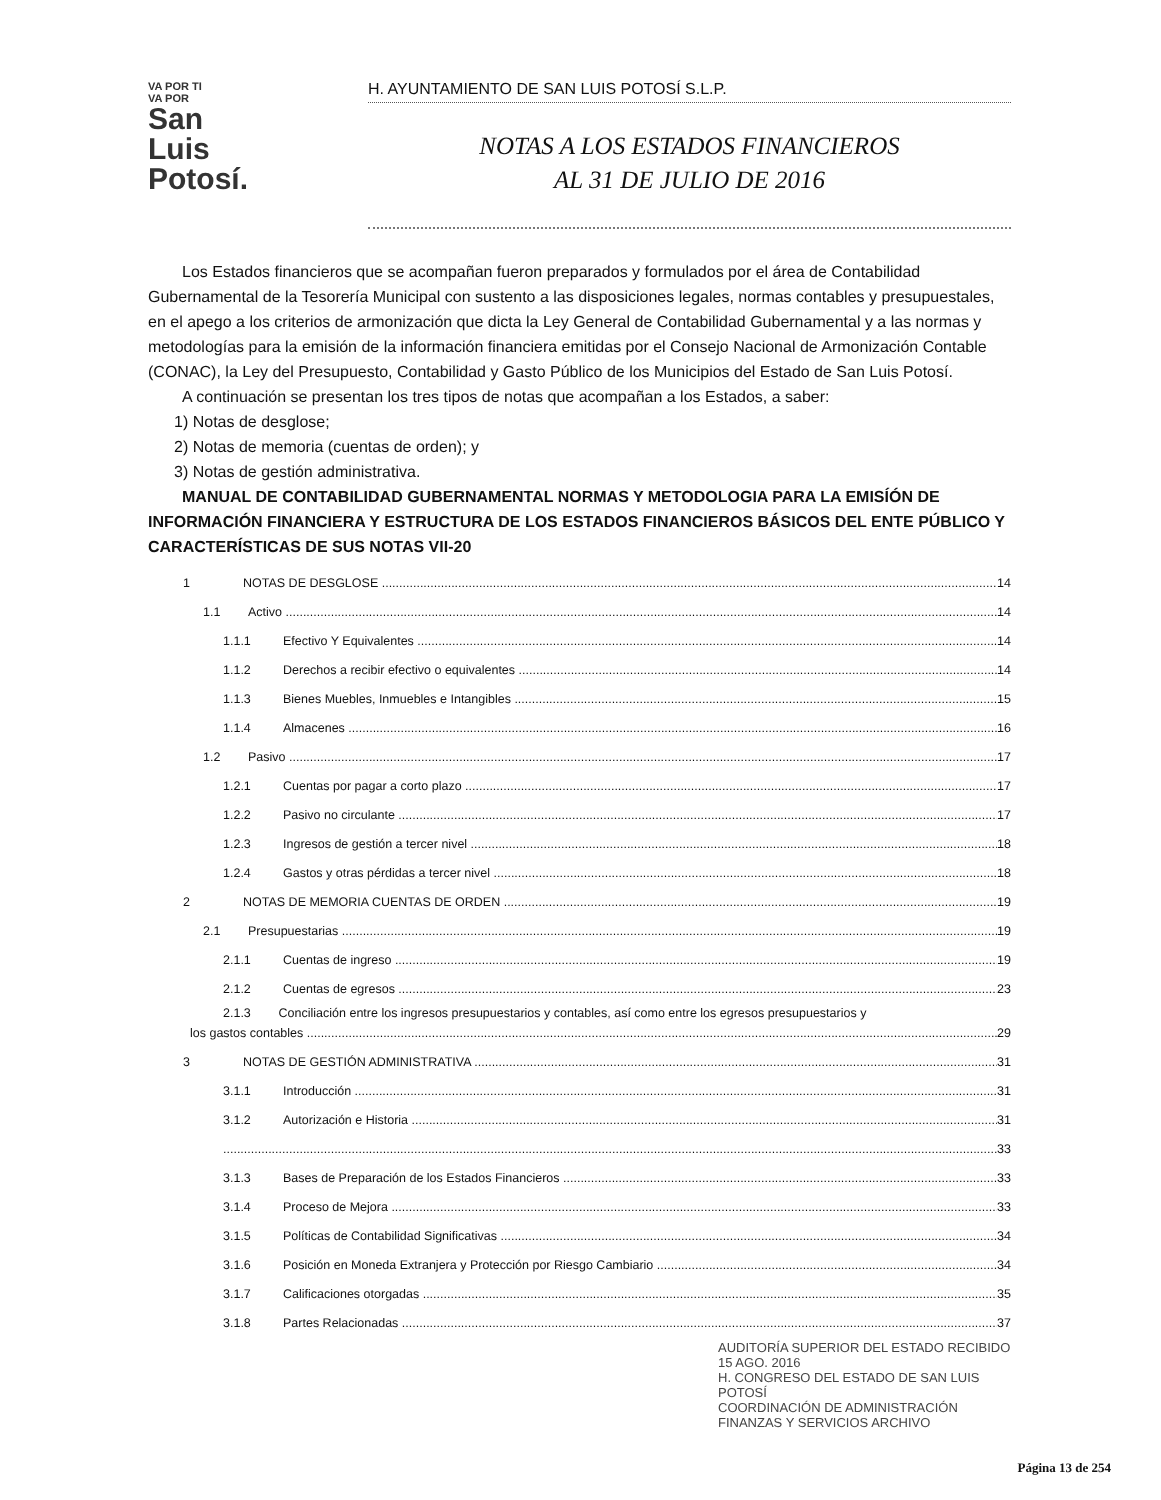VA POR TI
VA POR
San
Luis
Potosí.
H. AYUNTAMIENTO DE SAN LUIS POTOSÍ S.L.P.
NOTAS A LOS ESTADOS FINANCIEROS
AL 31 DE JULIO DE 2016
Los Estados financieros que se acompañan fueron preparados y formulados por el área de Contabilidad Gubernamental de la Tesorería Municipal con sustento a las disposiciones legales, normas contables y presupuestales, en el apego a los criterios de armonización que dicta la Ley General de Contabilidad Gubernamental y a las normas y metodologías para la emisión de la información financiera emitidas por el Consejo Nacional de Armonización Contable (CONAC), la Ley del Presupuesto, Contabilidad y Gasto Público de los Municipios del Estado de San Luis Potosí.
A continuación se presentan los tres tipos de notas que acompañan a los Estados, a saber:
1) Notas de desglose;
2) Notas de memoria (cuentas de orden); y
3) Notas de gestión administrativa.
MANUAL DE CONTABILIDAD GUBERNAMENTAL NORMAS Y METODOLOGIA PARA LA EMISÍÓN DE INFORMACIÓN FINANCIERA Y ESTRUCTURA DE LOS ESTADOS FINANCIEROS BÁSICOS DEL ENTE PÚBLICO Y CARACTERÍSTICAS DE SUS NOTAS VII-20
1 NOTAS DE DESGLOSE 14
1.1 Activo 14
1.1.1 Efectivo Y Equivalentes 14
1.1.2 Derechos a recibir efectivo o equivalentes 14
1.1.3 Bienes Muebles, Inmuebles e Intangibles 15
1.1.4 Almacenes 16
1.2 Pasivo 17
1.2.1 Cuentas por pagar a corto plazo 17
1.2.2 Pasivo no circulante 17
1.2.3 Ingresos de gestión a tercer nivel 18
1.2.4 Gastos y otras pérdidas a tercer nivel 18
2 NOTAS DE MEMORIA CUENTAS DE ORDEN 19
2.1 Presupuestarias 19
2.1.1 Cuentas de ingreso 19
2.1.2 Cuentas de egresos 23
2.1.3 Conciliación entre los ingresos presupuestarios y contables, así como entre los egresos presupuestarios y
los gastos contables 29
3 NOTAS DE GESTIÓN ADMINISTRATIVA 31
3.1.1 Introducción 31
3.1.2 Autorización e Historia 31
33
3.1.3 Bases de Preparación de los Estados Financieros 33
3.1.4 Proceso de Mejora 33
3.1.5 Políticas de Contabilidad Significativas 34
3.1.6 Posición en Moneda Extranjera y Protección por Riesgo Cambiario 34
3.1.7 Calificaciones otorgadas 35
3.1.8 Partes Relacionadas 37
AUDITORÍA SUPERIOR DEL ESTADO RECIBIDO 15 AGO. 2016
H. CONGRESO DEL ESTADO DE SAN LUIS POTOSÍ
COORDINACIÓN DE ADMINISTRACIÓN FINANZAS Y SERVICIOS ARCHIVO
Página 13 de 254